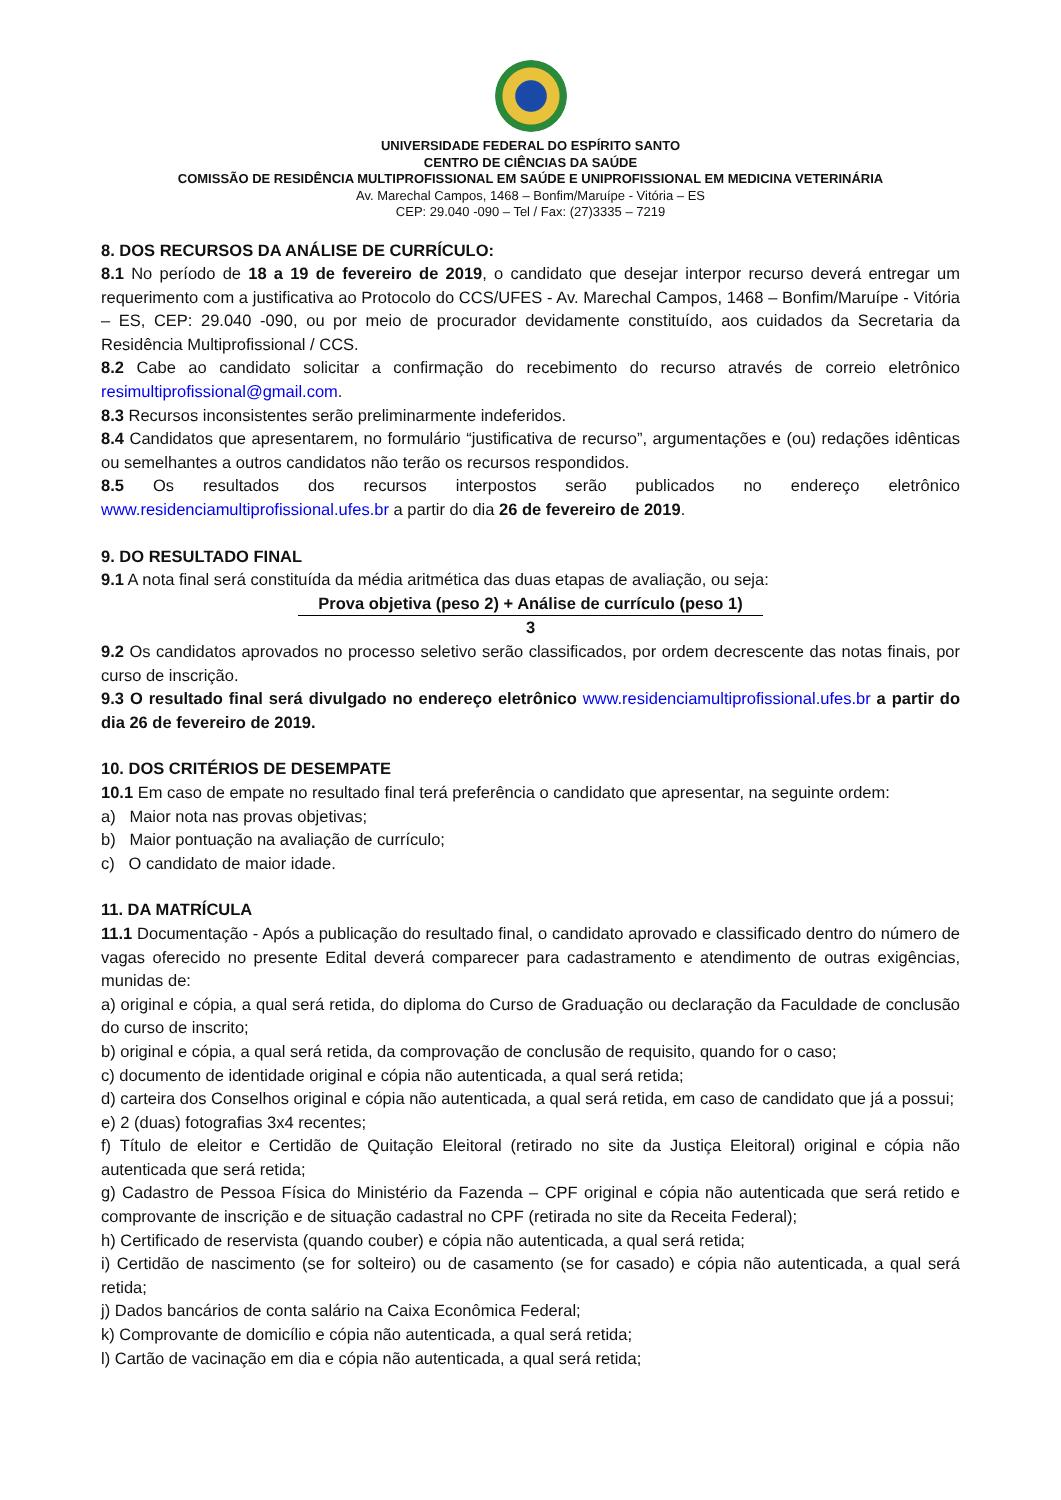UNIVERSIDADE FEDERAL DO ESPÍRITO SANTO
CENTRO DE CIÊNCIAS DA SAÚDE
COMISSÃO DE RESIDÊNCIA MULTIPROFISSIONAL EM SAÚDE E UNIPROFISSIONAL EM MEDICINA VETERINÁRIA
Av. Marechal Campos, 1468 – Bonfim/Maruípe - Vitória – ES
CEP: 29.040 -090 – Tel / Fax: (27)3335 – 7219
8. DOS RECURSOS DA ANÁLISE DE CURRÍCULO:
8.1 No período de 18 a 19 de fevereiro de 2019, o candidato que desejar interpor recurso deverá entregar um requerimento com a justificativa ao Protocolo do CCS/UFES - Av. Marechal Campos, 1468 – Bonfim/Maruípe - Vitória – ES, CEP: 29.040 -090, ou por meio de procurador devidamente constituído, aos cuidados da Secretaria da Residência Multiprofissional / CCS.
8.2 Cabe ao candidato solicitar a confirmação do recebimento do recurso através de correio eletrônico resimultiprofissional@gmail.com.
8.3 Recursos inconsistentes serão preliminarmente indeferidos.
8.4 Candidatos que apresentarem, no formulário “justificativa de recurso”, argumentações e (ou) redações idênticas ou semelhantes a outros candidatos não terão os recursos respondidos.
8.5 Os resultados dos recursos interpostos serão publicados no endereço eletrônico www.residenciamultiprofissional.ufes.br a partir do dia 26 de fevereiro de 2019.
9. DO RESULTADO FINAL
9.1 A nota final será constituída da média aritmética das duas etapas de avaliação, ou seja:
Prova objetiva (peso 2) + Análise de currículo (peso 1)
3
9.2 Os candidatos aprovados no processo seletivo serão classificados, por ordem decrescente das notas finais, por curso de inscrição.
9.3 O resultado final será divulgado no endereço eletrônico www.residenciamultiprofissional.ufes.br a partir do dia 26 de fevereiro de 2019.
10. DOS CRITÉRIOS DE DESEMPATE
10.1 Em caso de empate no resultado final terá preferência o candidato que apresentar, na seguinte ordem:
a) Maior nota nas provas objetivas;
b) Maior pontuação na avaliação de currículo;
c) O candidato de maior idade.
11. DA MATRÍCULA
11.1 Documentação - Após a publicação do resultado final, o candidato aprovado e classificado dentro do número de vagas oferecido no presente Edital deverá comparecer para cadastramento e atendimento de outras exigências, munidas de:
a) original e cópia, a qual será retida, do diploma do Curso de Graduação ou declaração da Faculdade de conclusão do curso de inscrito;
b) original e cópia, a qual será retida, da comprovação de conclusão de requisito, quando for o caso;
c) documento de identidade original e cópia não autenticada, a qual será retida;
d) carteira dos Conselhos original e cópia não autenticada, a qual será retida, em caso de candidato que já a possui;
e) 2 (duas) fotografias 3x4 recentes;
f) Título de eleitor e Certidão de Quitação Eleitoral (retirado no site da Justiça Eleitoral) original e cópia não autenticada que será retida;
g) Cadastro de Pessoa Física do Ministério da Fazenda – CPF original e cópia não autenticada que será retido e comprovante de inscrição e de situação cadastral no CPF (retirada no site da Receita Federal);
h) Certificado de reservista (quando couber) e cópia não autenticada, a qual será retida;
i) Certidão de nascimento (se for solteiro) ou de casamento (se for casado) e cópia não autenticada, a qual será retida;
j) Dados bancários de conta salário na Caixa Econômica Federal;
k) Comprovante de domicílio e cópia não autenticada, a qual será retida;
l) Cartão de vacinação em dia e cópia não autenticada, a qual será retida;